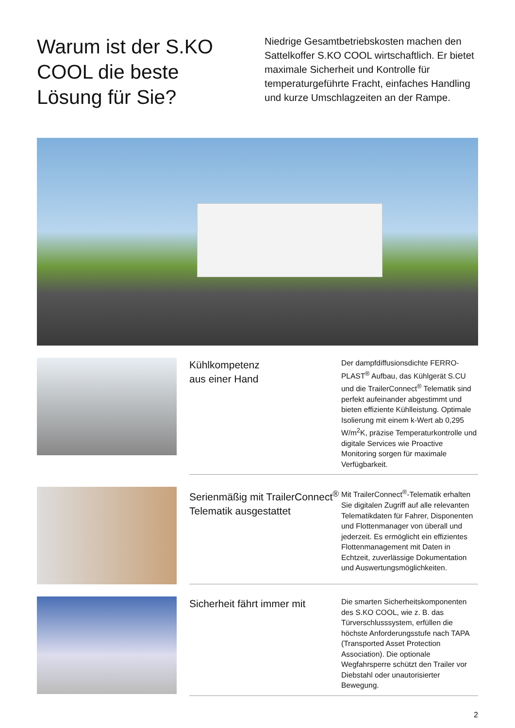Warum ist der S.KO COOL die beste Lösung für Sie?
Niedrige Gesamtbetriebskosten machen den Sattelkoffer S.KO COOL wirtschaftlich. Er bietet maximale Sicherheit und Kontrolle für temperaturgeführte Fracht, einfaches Handling und kurze Umschlagzeiten an der Rampe.
Kühlkompetenz
aus einer Hand
Der dampfdiffusionsdichte FERRO-PLAST<sup>®</sup> Aufbau, das Kühlgerät S.CU und die TrailerConnect<sup>®</sup> Telematik sind perfekt aufeinander abgestimmt und bieten effiziente Kühlleistung. Optimale Isolierung mit einem k-Wert ab 0,295 W/m<sup>2</sup>K, präzise Temperaturkontrolle und digitale Services wie Proactive Monitoring sorgen für maximale Verfügbarkeit.
Serienmäßig mit TrailerConnect<sup>®</sup> Telematik ausgestattet
Mit TrailerConnect<sup>®</sup>-Telematik erhalten Sie digitalen Zugriff auf alle relevanten Telematikdaten für Fahrer, Disponenten und Flottenmanager von überall und jederzeit. Es ermöglicht ein effizientes Flottenmanagement mit Daten in Echtzeit, zuverlässige Dokumentation und Auswertungsmöglichkeiten.
Sicherheit fährt immer mit
Die smarten Sicherheitskomponenten des S.KO COOL, wie z. B. das Türverschlusssystem, erfüllen die höchste Anforderungsstufe nach TAPA (Transported Asset Protection Association). Die optionale Wegfahrsperre schützt den Trailer vor Diebstahl oder unautorisierter Bewegung.
2